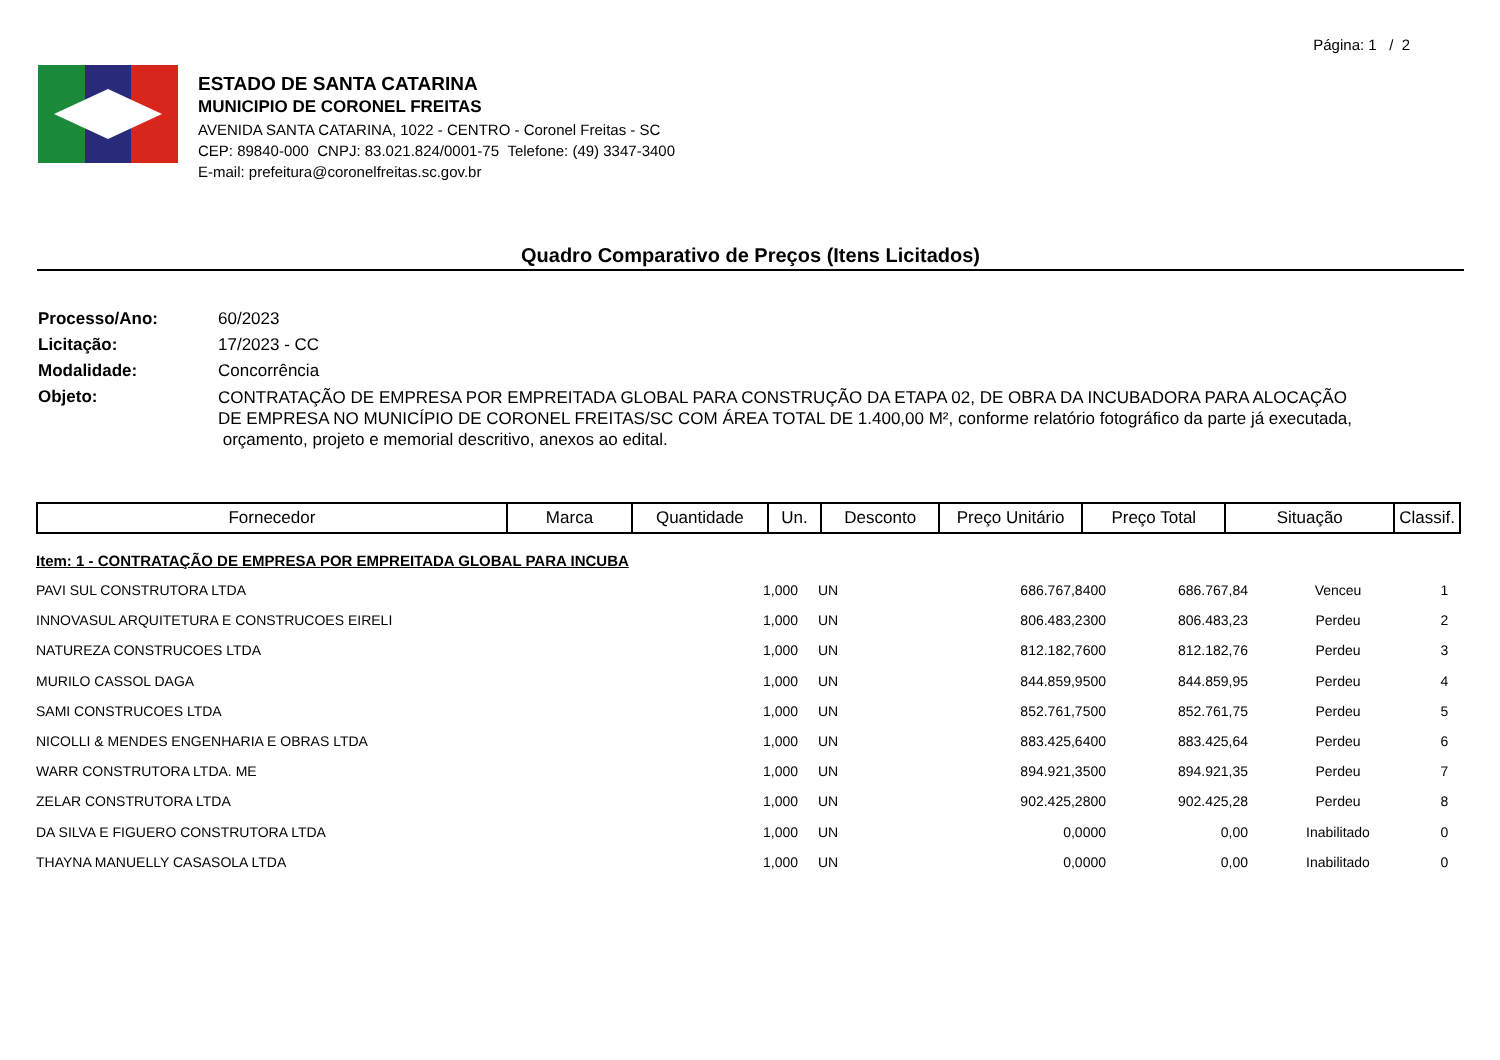Página: 1 / 2
ESTADO DE SANTA CATARINA
MUNICIPIO DE CORONEL FREITAS
AVENIDA SANTA CATARINA, 1022 - CENTRO - Coronel Freitas - SC
CEP: 89840-000 CNPJ: 83.021.824/0001-75 Telefone: (49) 3347-3400
E-mail: prefeitura@coronelfreitas.sc.gov.br
Quadro Comparativo de Preços (Itens Licitados)
| Processo/Ano: | 60/2023 |
| Licitação: | 17/2023 - CC |
| Modalidade: | Concorrência |
| Objeto: | CONTRATAÇÃO DE EMPRESA POR EMPREITADA GLOBAL PARA CONSTRUÇÃO DA ETAPA 02, DE OBRA DA INCUBADORA PARA ALOCAÇÃO DE EMPRESA NO MUNICÍPIO DE CORONEL FREITAS/SC COM ÁREA TOTAL DE 1.400,00 M², conforme relatório fotográfico da parte já executada, orçamento, projeto e memorial descritivo, anexos ao edital. |
| Fornecedor | Marca | Quantidade | Un. | Desconto | Preço Unitário | Preço Total | Situação | Classif. |
| --- | --- | --- | --- | --- | --- | --- | --- | --- |
Item: 1 - CONTRATAÇÃO DE EMPRESA POR EMPREITADA GLOBAL PARA INCUBA
| PAVI SUL CONSTRUTORA LTDA | 1,000 | UN | | 686.767,8400 | 686.767,84 | Venceu | 1 |
| INNOVASUL ARQUITETURA E CONSTRUCOES EIRELI | 1,000 | UN | | 806.483,2300 | 806.483,23 | Perdeu | 2 |
| NATUREZA CONSTRUCOES LTDA | 1,000 | UN | | 812.182,7600 | 812.182,76 | Perdeu | 3 |
| MURILO CASSOL DAGA | 1,000 | UN | | 844.859,9500 | 844.859,95 | Perdeu | 4 |
| SAMI CONSTRUCOES LTDA | 1,000 | UN | | 852.761,7500 | 852.761,75 | Perdeu | 5 |
| NICOLLI & MENDES ENGENHARIA E OBRAS LTDA | 1,000 | UN | | 883.425,6400 | 883.425,64 | Perdeu | 6 |
| WARR CONSTRUTORA LTDA. ME | 1,000 | UN | | 894.921,3500 | 894.921,35 | Perdeu | 7 |
| ZELAR CONSTRUTORA LTDA | 1,000 | UN | | 902.425,2800 | 902.425,28 | Perdeu | 8 |
| DA SILVA E FIGUERO CONSTRUTORA LTDA | 1,000 | UN | | 0,0000 | 0,00 | Inabilitado | 0 |
| THAYNA MANUELLY CASASOLA LTDA | 1,000 | UN | | 0,0000 | 0,00 | Inabilitado | 0 |